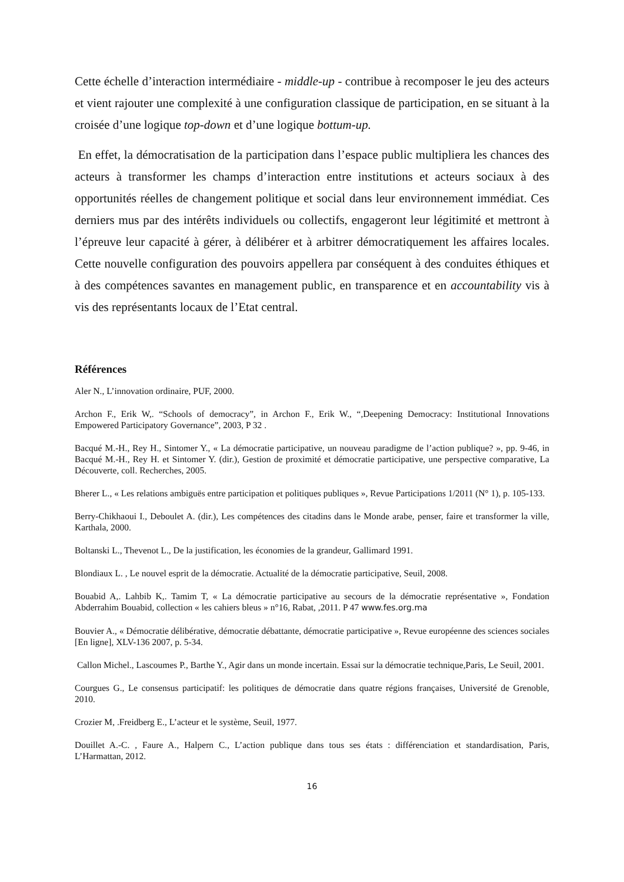Cette échelle d’interaction intermédiaire - middle-up - contribue à recomposer le jeu des acteurs et vient rajouter une complexité à une configuration classique de participation, en se situant à la croisée d’une logique top-down et d’une logique bottum-up.
En effet, la démocratisation de la participation dans l’espace public multipliera les chances des acteurs à transformer les champs d’interaction entre institutions et acteurs sociaux à des opportunités réelles de changement politique et social dans leur environnement immédiat. Ces derniers mus par des intérêts individuels ou collectifs, engageront leur légitimité et mettront à l’épreuve leur capacité à gérer, à délibérer et à arbitrer démocratiquement les affaires locales. Cette nouvelle configuration des pouvoirs appellera par conséquent à des conduites éthiques et à des compétences savantes en management public, en transparence et en accountability vis à vis des représentants locaux de l’Etat central.
Références
Aler N., L’innovation ordinaire, PUF, 2000.
Archon F., Erik W,. “Schools of democracy”, in Archon F., Erik W., “,Deepening Democracy: Institutional Innovations Empowered Participatory Governance”, 2003, P 32 .
Bacqué M.-H., Rey H., Sintomer Y., « La démocratie participative, un nouveau paradigme de l’action publique? », pp. 9-46, in Bacqué M.-H., Rey H. et Sintomer Y. (dir.), Gestion de proximité et démocratie participative, une perspective comparative, La Découverte, coll. Recherches, 2005.
Bherer L., « Les relations ambiguës entre participation et politiques publiques », Revue Participations 1/2011 (N° 1), p. 105-133.
Berry-Chikhaoui I., Deboulet A. (dir.), Les compétences des citadins dans le Monde arabe, penser, faire et transformer la ville, Karthala, 2000.
Boltanski L., Thevenot L., De la justification, les économies de la grandeur, Gallimard 1991.
Blondiaux L. , Le nouvel esprit de la démocratie. Actualité de la démocratie participative, Seuil, 2008.
Bouabid A,. Lahbib K,. Tamim T, « La démocratie participative au secours de la démocratie représentative », Fondation Abderrahim Bouabid, collection « les cahiers bleus » n°16, Rabat, ,2011. P 47 www.fes.org.ma
Bouvier A., « Démocratie délibérative, démocratie débattante, démocratie participative », Revue européenne des sciences sociales [En ligne], XLV-136 2007, p. 5-34.
Callon Michel., Lascoumes P., Barthe Y., Agir dans un monde incertain. Essai sur la démocratie technique,Paris, Le Seuil, 2001.
Courgues G., Le consensus participatif: les politiques de démocratie dans quatre régions françaises, Université de Grenoble, 2010.
Crozier M, .Freidberg E., L’acteur et le système, Seuil, 1977.
Douillet A.-C. , Faure A., Halpern C., L’action publique dans tous ses états : différenciation et standardisation, Paris, L’Harmattan, 2012.
16